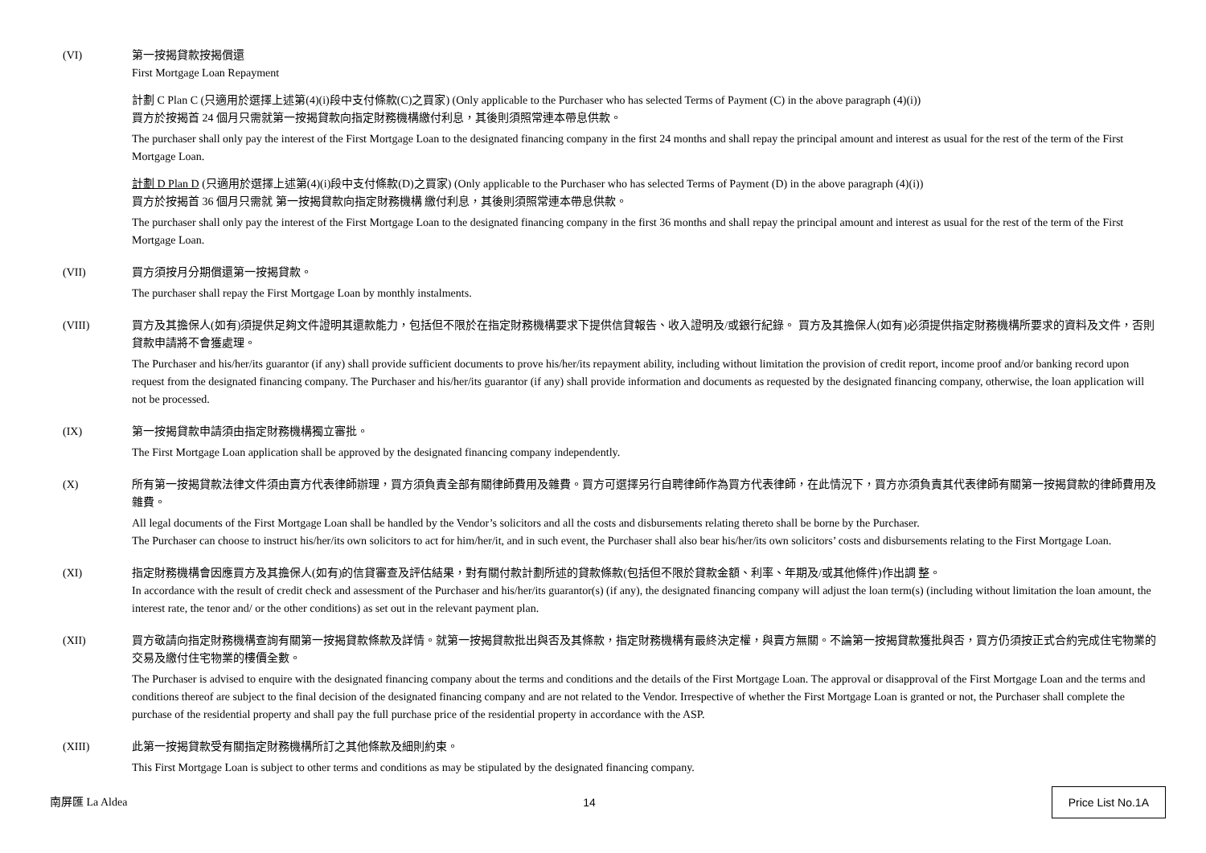(VI) 第一按揭貸款按揭償還
First Mortgage Loan Repayment
計劃 C Plan C (只適用於選擇上述第(4)(i)段中支付條款(C)之買家) (Only applicable to the Purchaser who has selected Terms of Payment (C) in the above paragraph (4)(i))
買方於按揭首 24 個月只需就第一按揭貸款向指定財務機構繳付利息，其後則須照常連本帶息供款。
The purchaser shall only pay the interest of the First Mortgage Loan to the designated financing company in the first 24 months and shall repay the principal amount and interest as usual for the rest of the term of the First Mortgage Loan.
計劃 D Plan D (只適用於選擇上述第(4)(i)段中支付條款(D)之買家) (Only applicable to the Purchaser who has selected Terms of Payment (D) in the above paragraph (4)(i))
買方於按揭首 36 個月只需就 第一按揭貸款向指定財務機構 繳付利息，其後則須照常連本帶息供款。
The purchaser shall only pay the interest of the First Mortgage Loan to the designated financing company in the first 36 months and shall repay the principal amount and interest as usual for the rest of the term of the First Mortgage Loan.
(VII) 買方須按月分期償還第一按揭貸款。
The purchaser shall repay the First Mortgage Loan by monthly instalments.
(VIII) 買方及其擔保人(如有)須提供足夠文件證明其還款能力，包括但不限於在指定財務機構要求下提供信貸報告、收入證明及/或銀行紀錄。 買方及其擔保人(如有)必須提供指定財務機構所要求的資料及文件，否則貸款申請將不會獲處理。
The Purchaser and his/her/its guarantor (if any) shall provide sufficient documents to prove his/her/its repayment ability, including without limitation the provision of credit report, income proof and/or banking record upon request from the designated financing company. The Purchaser and his/her/its guarantor (if any) shall provide information and documents as requested by the designated financing company, otherwise, the loan application will not be processed.
(IX) 第一按揭貸款申請須由指定財務機構獨立審批。
The First Mortgage Loan application shall be approved by the designated financing company independently.
(X) 所有第一按揭貸款法律文件須由賣方代表律師辦理，買方須負責全部有關律師費用及雜費。買方可選擇另行自聘律師作為買方代表律師，在此情況下，買方亦須負責其代表律師有關第一按揭貸款的律師費用及雜費。
All legal documents of the First Mortgage Loan shall be handled by the Vendor’s solicitors and all the costs and disbursements relating thereto shall be borne by the Purchaser.
The Purchaser can choose to instruct his/her/its own solicitors to act for him/her/it, and in such event, the Purchaser shall also bear his/her/its own solicitors’ costs and disbursements relating to the First Mortgage Loan.
(XI) 指定財務機構會因應買方及其擔保人(如有)的信貸審查及評估結果，對有關付款計劃所述的貸款條款(包括但不限於貸款金額、利率、年期及/或其他條件)作出調 整。
In accordance with the result of credit check and assessment of the Purchaser and his/her/its guarantor(s) (if any), the designated financing company will adjust the loan term(s) (including without limitation the loan amount, the interest rate, the tenor and/ or the other conditions) as set out in the relevant payment plan.
(XII) 買方敬請向指定財務機構查詢有關第一按揭貸款條款及詳情。就第一按揭貸款批出與否及其條款，指定財務機構有最終決定權，與賣方無關。不論第一按揭貸款獲批與否，買方仍須按正式合約完成住宅物業的交易及繳付住宅物業的樓價全數。
The Purchaser is advised to enquire with the designated financing company about the terms and conditions and the details of the First Mortgage Loan. The approval or disapproval of the First Mortgage Loan and the terms and conditions thereof are subject to the final decision of the designated financing company and are not related to the Vendor. Irrespective of whether the First Mortgage Loan is granted or not, the Purchaser shall complete the purchase of the residential property and shall pay the full purchase price of the residential property in accordance with the ASP.
(XIII) 此第一按揭貸款受有關指定財務機構所訂之其他條款及細則約束。
This First Mortgage Loan is subject to other terms and conditions as may be stipulated by the designated financing company.
南屏匯 La Aldea 14 Price List No.1A